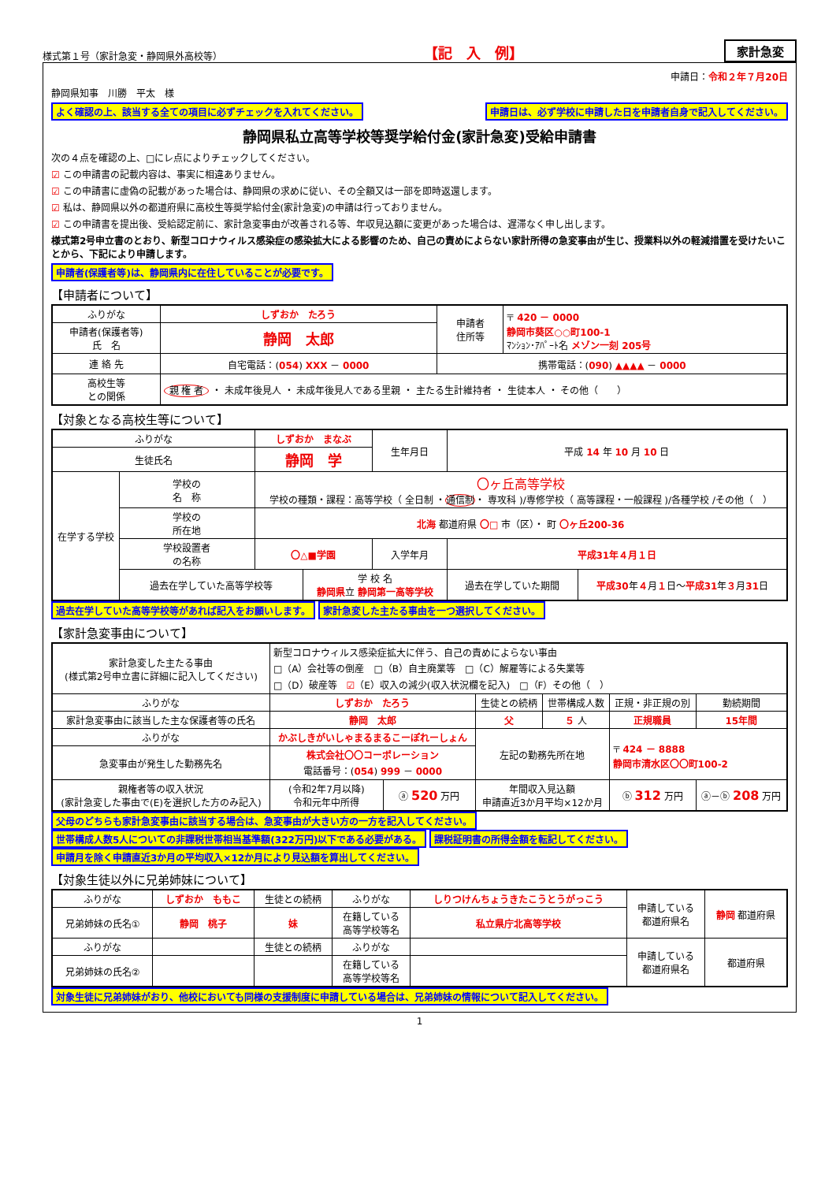様式第１号（家計急変・静岡県外高校等） 【記　入　例】 家計急変
申請日：令和２年７月20日
静岡県知事　川勝　平太　様
よく確認の上、該当する全ての項目に必ずチェックを入れてください。 申請日は、必ず学校に申請した日を申請者自身で記入してください。
静岡県私立高等学校等奨学給付金(家計急変)受給申請書
次の４点を確認の上、□にレ点によりチェックしてください。
☑ この申請書の記載内容は、事実に相違ありません。
☑ この申請書に虚偽の記載があった場合は、静岡県の求めに従い、その全額又は一部を即時返還します。
☑ 私は、静岡県以外の都道府県に高校生等奨学給付金(家計急変)の申請は行っておりません。
☑ この申請書を提出後、受給認定前に、家計急変事由が改善される等、年収見込額に変更があった場合は、遅滞なく申し出します。
様式第2号申立書のとおり、新型コロナウィルス感染症の感染拡大による影響のため、自己の責めによらない家計所得の急変事由が生じ、授業料以外の軽減措置を受けたいことから、下記により申請します。
申請者(保護者等)は、静岡県内に在住していることが必要です。
【申請者について】
| ふりがな | しずおか たろう | 申請者 住所等 | 〒 420 － 0000 静岡市葵区○○町100-1 ﾏﾝｼｮﾝ･ｱﾊﾟｰﾄ名 メゾン一刻 205号 |
| 申請者(保護者等) 氏 名 | 静岡 太郎 | | |
| 連 絡 先 | 自宅電話：( 054 ) XXX － 0000 | 携帯電話：( 090 ) ▲▲▲▲ － 0000 | |
| 高校生等 との関係 | 親 権 者 ・ 未成年後見人 ・ 未成年後見人である里親 ・ 主たる生計維持者 ・ 生徒本人 ・ その他（ ） | | |
【対象となる高校生等について】
| ふりがな | | しずおか まなぶ | | 生年月日 | 平成 14 年 10 月 10 日 | |
| 生徒氏名 | | 静岡 学 | | | | |
| 在学する学校 | 学校の 名 称 | 〇ヶ丘高等学校 学校の種類・課程：高等学校（ 全日制 ・ 通信制 ・ 専攻科 )/専修学校（ 高等課程・一般課程 )/各種学校 /その他（ ） | | | | |
| | 学校の 所在地 | 北海 都道府県 〇□ 市（区）・ 町 〇ヶ丘200-36 | | | | |
| | 学校設置者 の名称 | 〇△■学園 | | 入学年月 | 平成31年４月１日 | |
| | 過去在学していた高等学校等 | | 学 校 名 静岡県 立 静岡第一高等学校 | | 過去在学していた期間 | 平成30 年 ４ 月 １ 日～ 平成31 年 ３ 月 31 日 |
過去在学していた高等学校等があれば記入をお願いします。 家計急変した主たる事由を一つ選択してください。
【家計急変事由について】
| 家計急変した主たる事由 (様式第2号申立書に詳細に記入してください) | 新型コロナウィルス感染症拡大に伴う、自己の責めによらない事由 □（A）会社等の倒産 □（B）自主廃業等 □（C）解雇等による失業等 □（D）破産等 ☑ （E）収入の減少(収入状況欄を記入) □（F）その他（ ） | | | | | |
| ふりがな | しずおか たろう | | 生徒との続柄 | 世帯構成人数 | 正規・非正規の別 | 勤続期間 |
| 家計急変事由に該当した主な保護者等の氏名 | 静岡 太郎 | | 父 | ５ 人 | 正規職員 | 15年間 |
| ふりがな | かぶしきがいしゃまるまるこーぽれーしょん | | 左記の勤務先所在地 | | 〒 424 － 8888 静岡市清水区〇〇町100-2 | |
| 急変事由が発生した勤務先名 | 株式会社〇〇コーポレーション 電話番号：( 054 ) 999 － 0000 | | | | | |
| 親権者等の収入状況 (家計急変した事由で(E)を選択した方のみ記入) | (令和2年7月以降) 令和元年中所得 | ⓐ 520 万円 | 年間収入見込額 申請直近3か月平均×12か月 | | ⓑ 312 万円 | ⓐ－ⓑ 208 万円 |
父母のどちらも家計急変事由に該当する場合は、急変事由が大きい方の一方を記入してください。 世帯構成人数5人についての非課税世帯相当基準額(322万円)以下である必要がある。 課税証明書の所得金額を転記してください。 申請月を除く申請直近3か月の平均収入×12か月により見込額を算出してください。
【対象生徒以外に兄弟姉妹について】
| ふりがな | しずおか ももこ | 生徒との続柄 | ふりがな | しりつけんちょうきたこうとうがっこう | 申請している 都道府県名 | 静岡 都道府県 |
| 兄弟姉妹の氏名① | 静岡 桃子 | 妹 | 在籍している 高等学校等名 | 私立県庁北高等学校 | | |
| ふりがな | | 生徒との続柄 | ふりがな | | 申請している 都道府県名 | 都道府県 |
| 兄弟姉妹の氏名② | | | 在籍している 高等学校等名 | | | |
対象生徒に兄弟姉妹がおり、他校においても同様の支援制度に申請している場合は、兄弟姉妹の情報について記入してください。
1